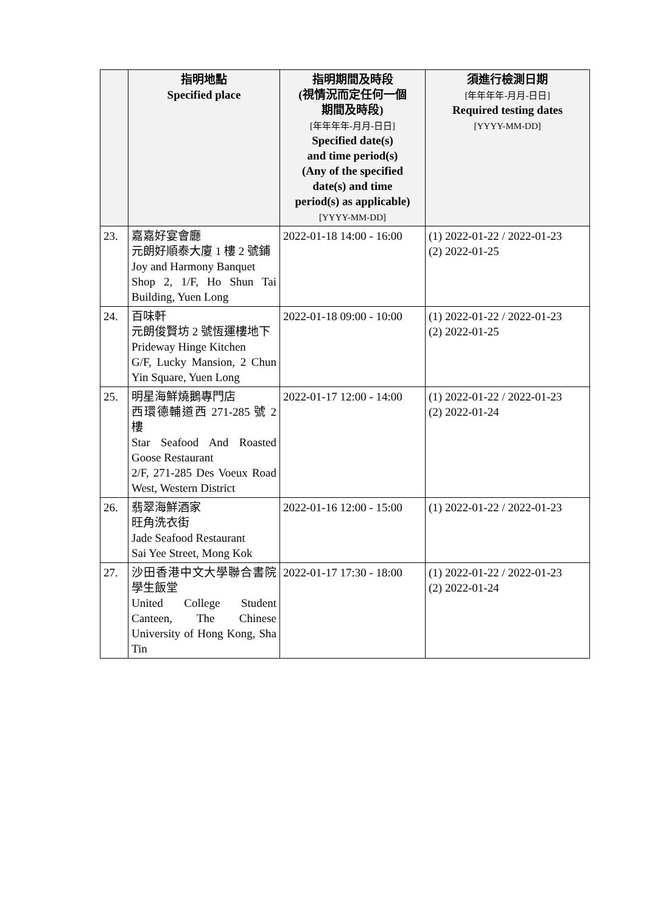| | 指明地點 Specified place | 指明期間及時段 (視情況而定任何一個 期間及時段) [年年年年-月月-日日] Specified date(s) and time period(s) (Any of the specified date(s) and time period(s) as applicable) [YYYY-MM-DD] | 須進行檢測日期 [年年年年-月月-日日] Required testing dates [YYYY-MM-DD] |
| --- | --- | --- | --- |
| 23. | 嘉嘉好宴會廳 元朗好順泰大廈 1 樓 2 號鋪 Joy and Harmony Banquet Shop 2, 1/F, Ho Shun Tai Building, Yuen Long | 2022-01-18 14:00 - 16:00 | (1) 2022-01-22 / 2022-01-23 (2) 2022-01-25 |
| 24. | 百味軒 元朗俊賢坊 2 號恆運樓地下 Prideway Hinge Kitchen G/F, Lucky Mansion, 2 Chun Yin Square, Yuen Long | 2022-01-18 09:00 - 10:00 | (1) 2022-01-22 / 2022-01-23 (2) 2022-01-25 |
| 25. | 明星海鮮燒鵝專門店 西環德輔道西 271-285 號 2 樓 Star Seafood And Roasted Goose Restaurant 2/F, 271-285 Des Voeux Road West, Western District | 2022-01-17 12:00 - 14:00 | (1) 2022-01-22 / 2022-01-23 (2) 2022-01-24 |
| 26. | 翡翠海鮮酒家 旺角洗衣街 Jade Seafood Restaurant Sai Yee Street, Mong Kok | 2022-01-16 12:00 - 15:00 | (1) 2022-01-22 / 2022-01-23 |
| 27. | 沙田香港中文大學聯合書院學生飯堂 United College Student Canteen, The Chinese University of Hong Kong, Sha Tin | 2022-01-17 17:30 - 18:00 | (1) 2022-01-22 / 2022-01-23 (2) 2022-01-24 |